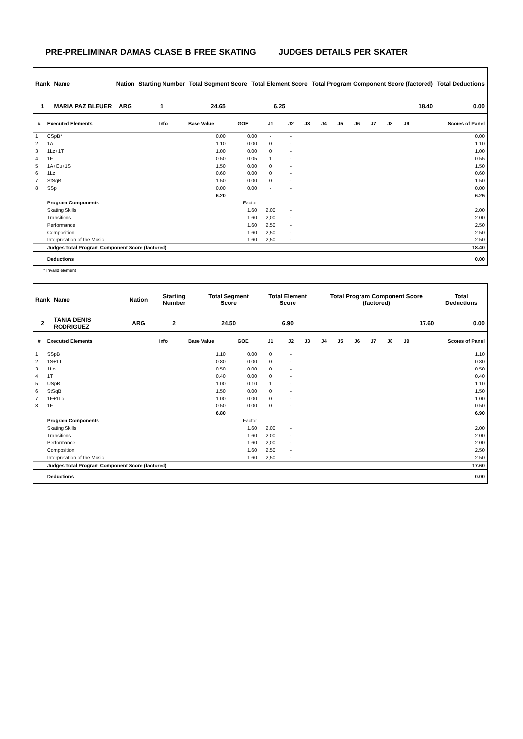PRE-PRELIMINAR DAMAS CLASE B FREE SKATING JUDGES DETAILS PER SKATER
| Rank | Name | Nation | Starting Number | Total Segment Score | Total Element Score | Total Program Component Score (factored) | Total Deductions |
| --- | --- | --- | --- | --- | --- | --- | --- |
| 1 | MARIA PAZ BLEUER | ARG | 1 | 24.65 | 6.25 | 18.40 | 0.00 |
| # | Executed Elements | Info | Base Value | GOE | J1 | J2 | J3 | J4 | J5 | J6 | J7 | J8 | J9 | Scores of Panel |
| --- | --- | --- | --- | --- | --- | --- | --- | --- | --- | --- | --- | --- | --- | --- |
| 1 | CSpB* | | 0.00 | 0.00 | - | - | | | | | | | | 0.00 |
| 2 | 1A | | 1.10 | 0.00 | 0 | - | | | | | | | | 1.10 |
| 3 | 1Lz+1T | | 1.00 | 0.00 | 0 | - | | | | | | | | 1.00 |
| 4 | 1F | | 0.50 | 0.05 | 1 | - | | | | | | | | 0.55 |
| 5 | 1A+Eu+1S | | 1.50 | 0.00 | 0 | - | | | | | | | | 1.50 |
| 6 | 1Lz | | 0.60 | 0.00 | 0 | - | | | | | | | | 0.60 |
| 7 | StSqB | | 1.50 | 0.00 | 0 | - | | | | | | | | 1.50 |
| 8 | SSp | | 0.00 | 0.00 | - | - | | | | | | | | 0.00 |
| | | | 6.20 | | | | | | | | | | | 6.25 |
| | Program Components | | | Factor | | | | | | | | | | |
| | Skating Skills | | | 1.60 | 2,00 | - | | | | | | | | 2.00 |
| | Transitions | | | 1.60 | 2,00 | - | | | | | | | | 2.00 |
| | Performance | | | 1.60 | 2,50 | - | | | | | | | | 2.50 |
| | Composition | | | 1.60 | 2,50 | - | | | | | | | | 2.50 |
| | Interpretation of the Music | | | 1.60 | 2,50 | - | | | | | | | | 2.50 |
| | Judges Total Program Component Score (factored) | | | | | | | | | | | | | 18.40 |
| | Deductions | | | | | | | | | | | | | 0.00 |
* Invalid element
| Rank | Name | Nation | Starting Number | Total Segment Score | Total Element Score | Total Program Component Score (factored) | Total Deductions |
| --- | --- | --- | --- | --- | --- | --- | --- |
| 2 | TANIA DENIS RODRIGUEZ | ARG | 2 | 24.50 | 6.90 | 17.60 | 0.00 |
| # | Executed Elements | Info | Base Value | GOE | J1 | J2 | J3 | J4 | J5 | J6 | J7 | J8 | J9 | Scores of Panel |
| --- | --- | --- | --- | --- | --- | --- | --- | --- | --- | --- | --- | --- | --- | --- |
| 1 | SSpB | | 1.10 | 0.00 | 0 | - | | | | | | | | 1.10 |
| 2 | 1S+1T | | 0.80 | 0.00 | 0 | - | | | | | | | | 0.80 |
| 3 | 1Lo | | 0.50 | 0.00 | 0 | - | | | | | | | | 0.50 |
| 4 | 1T | | 0.40 | 0.00 | 0 | - | | | | | | | | 0.40 |
| 5 | USpB | | 1.00 | 0.10 | 1 | - | | | | | | | | 1.10 |
| 6 | StSqB | | 1.50 | 0.00 | 0 | - | | | | | | | | 1.50 |
| 7 | 1F+1Lo | | 1.00 | 0.00 | 0 | - | | | | | | | | 1.00 |
| 8 | 1F | | 0.50 | 0.00 | 0 | - | | | | | | | | 0.50 |
| | | | 6.80 | | | | | | | | | | | 6.90 |
| | Program Components | | | Factor | | | | | | | | | | |
| | Skating Skills | | | 1.60 | 2,00 | - | | | | | | | | 2.00 |
| | Transitions | | | 1.60 | 2,00 | - | | | | | | | | 2.00 |
| | Performance | | | 1.60 | 2,00 | - | | | | | | | | 2.00 |
| | Composition | | | 1.60 | 2,50 | - | | | | | | | | 2.50 |
| | Interpretation of the Music | | | 1.60 | 2,50 | - | | | | | | | | 2.50 |
| | Judges Total Program Component Score (factored) | | | | | | | | | | | | | 17.60 |
| | Deductions | | | | | | | | | | | | | 0.00 |